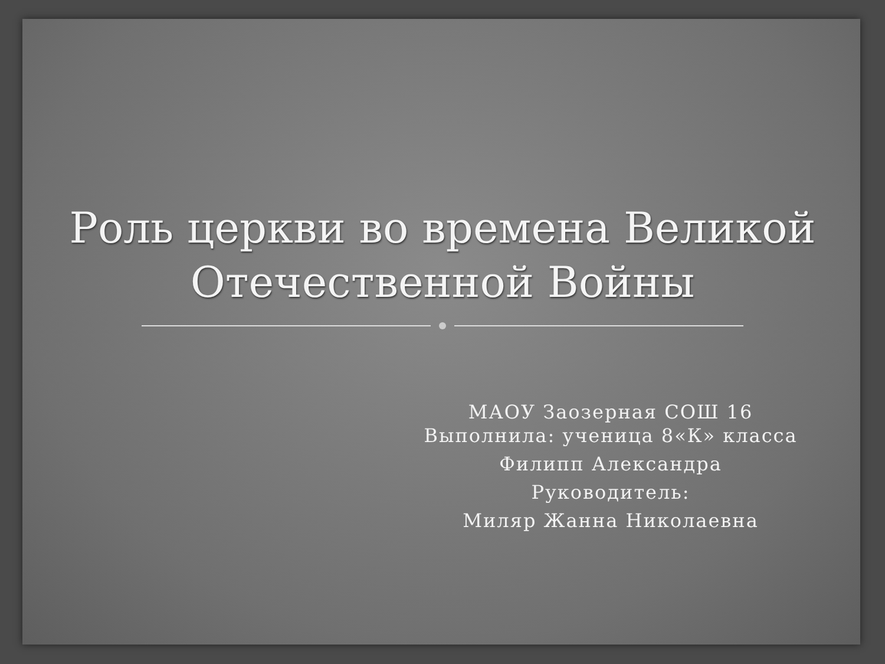Роль церкви во времена Великой
Отечественной Войны
МАОУ Заозерная СОШ 16
Выполнила: ученица 8«К» класса
Филипп Александра
Руководитель:
Миляр Жанна Николаевна